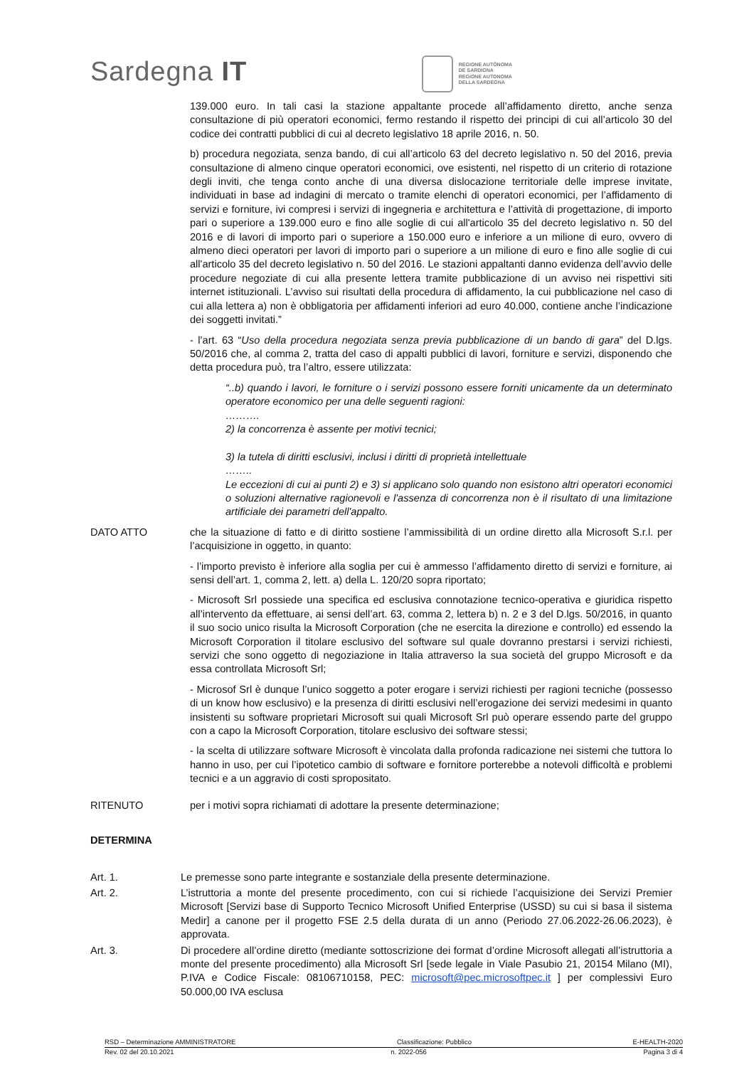Sardegna IT
REGIONE AUTÒNOMA
DE SARDIGNA
REGIONE AUTONOMA
DELLA SARDEGNA
139.000 euro. In tali casi la stazione appaltante procede all’affidamento diretto, anche senza consultazione di più operatori economici, fermo restando il rispetto dei principi di cui all’articolo 30 del codice dei contratti pubblici di cui al decreto legislativo 18 aprile 2016, n. 50.
b) procedura negoziata, senza bando, di cui all’articolo 63 del decreto legislativo n. 50 del 2016, previa consultazione di almeno cinque operatori economici, ove esistenti, nel rispetto di un criterio di rotazione degli inviti, che tenga conto anche di una diversa dislocazione territoriale delle imprese invitate, individuati in base ad indagini di mercato o tramite elenchi di operatori economici, per l’affidamento di servizi e forniture, ivi compresi i servizi di ingegneria e architettura e l’attività di progettazione, di importo pari o superiore a 139.000 euro e fino alle soglie di cui all'articolo 35 del decreto legislativo n. 50 del 2016 e di lavori di importo pari o superiore a 150.000 euro e inferiore a un milione di euro, ovvero di almeno dieci operatori per lavori di importo pari o superiore a un milione di euro e fino alle soglie di cui all'articolo 35 del decreto legislativo n. 50 del 2016. Le stazioni appaltanti danno evidenza dell’avvio delle procedure negoziate di cui alla presente lettera tramite pubblicazione di un avviso nei rispettivi siti internet istituzionali. L’avviso sui risultati della procedura di affidamento, la cui pubblicazione nel caso di cui alla lettera a) non è obbligatoria per affidamenti inferiori ad euro 40.000, contiene anche l’indicazione dei soggetti invitati.”
- l’art. 63 “Uso della procedura negoziata senza previa pubblicazione di un bando di gara” del D.lgs. 50/2016 che, al comma 2, tratta del caso di appalti pubblici di lavori, forniture e servizi, disponendo che detta procedura può, tra l’altro, essere utilizzata:
“..b) quando i lavori, le forniture o i servizi possono essere forniti unicamente da un determinato operatore economico per una delle seguenti ragioni:
……….
2) la concorrenza è assente per motivi tecnici;
3) la tutela di diritti esclusivi, inclusi i diritti di proprietà intellettuale
……..
Le eccezioni di cui ai punti 2) e 3) si applicano solo quando non esistono altri operatori economici o soluzioni alternative ragionevoli e l'assenza di concorrenza non è il risultato di una limitazione artificiale dei parametri dell'appalto.
DATO ATTO che la situazione di fatto e di diritto sostiene l’ammissibilità di un ordine diretto alla Microsoft S.r.l. per l’acquisizione in oggetto, in quanto:
- l’importo previsto è inferiore alla soglia per cui è ammesso l’affidamento diretto di servizi e forniture, ai sensi dell’art. 1, comma 2, lett. a) della L. 120/20 sopra riportato;
- Microsoft Srl possiede una specifica ed esclusiva connotazione tecnico-operativa e giuridica rispetto all’intervento da effettuare, ai sensi dell’art. 63, comma 2, lettera b) n. 2 e 3 del D.lgs. 50/2016, in quanto il suo socio unico risulta la Microsoft Corporation (che ne esercita la direzione e controllo) ed essendo la Microsoft Corporation il titolare esclusivo del software sul quale dovranno prestarsi i servizi richiesti, servizi che sono oggetto di negoziazione in Italia attraverso la sua società del gruppo Microsoft e da essa controllata Microsoft Srl;
- Microsof Srl è dunque l’unico soggetto a poter erogare i servizi richiesti per ragioni tecniche (possesso di un know how esclusivo) e la presenza di diritti esclusivi nell’erogazione dei servizi medesimi in quanto insistenti su software proprietari Microsoft sui quali Microsoft Srl può operare essendo parte del gruppo con a capo la Microsoft Corporation, titolare esclusivo dei software stessi;
- la scelta di utilizzare software Microsoft è vincolata dalla profonda radicazione nei sistemi che tuttora lo hanno in uso, per cui l’ipotetico cambio di software e fornitore porterebbe a notevoli difficoltà e problemi tecnici e a un aggravio di costi spropositato.
RITENUTO per i motivi sopra richiamati di adottare la presente determinazione;
DETERMINA
Art. 1. Le premesse sono parte integrante e sostanziale della presente determinazione.
Art. 2. L’istruttoria a monte del presente procedimento, con cui si richiede l’acquisizione dei Servizi Premier Microsoft [Servizi base di Supporto Tecnico Microsoft Unified Enterprise (USSD) su cui si basa il sistema Medir] a canone per il progetto FSE 2.5 della durata di un anno (Periodo 27.06.2022-26.06.2023), è approvata.
Art. 3. Di procedere all’ordine diretto (mediante sottoscrizione dei format d’ordine Microsoft allegati all’istruttoria a monte del presente procedimento) alla Microsoft Srl [sede legale in Viale Pasubio 21, 20154 Milano (MI), P.IVA e Codice Fiscale: 08106710158, PEC: microsoft@pec.microsoftpec.it ] per complessivi Euro 50.000,00 IVA esclusa
RSD – Determinazione AMMINISTRATORE Classificazione: Pubblico E-HEALTH-2020
Rev. 02 del 20.10.2021 n. 2022-056 Pagina 3 di 4